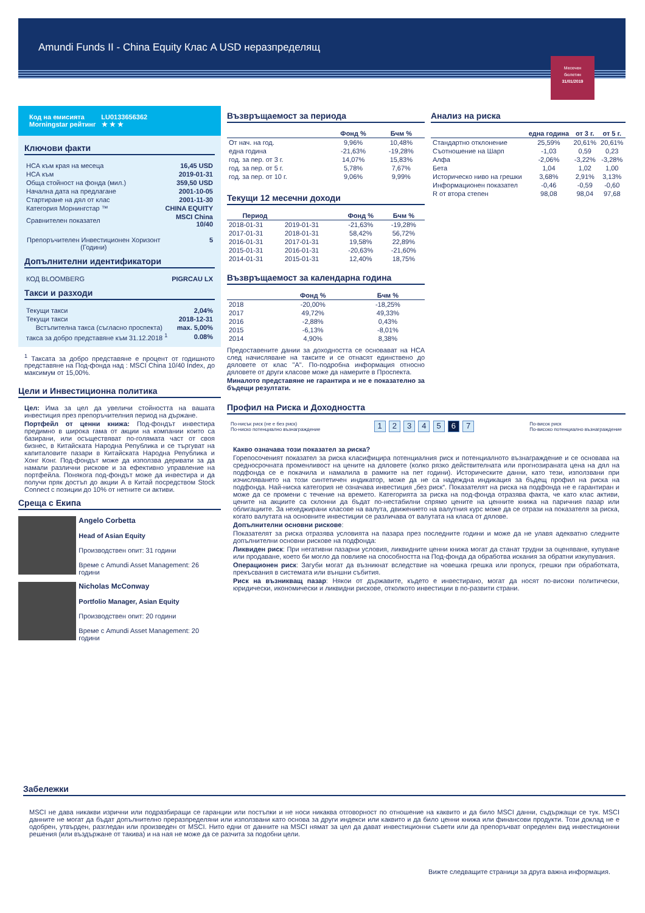Amundi Funds II - China Equity Клас A USD неразпределящ
Месечен
бюлетин
31/01/2019
Код на емисията LU0133656362
Morningstar рейтинг ★ ★ ★
Ключови факти
| НСА към края на месеца | 16,45 USD |
| НСА към | 2019-01-31 |
| Обща стойност на фонда (мил.) | 359,50 USD |
| Начална дата на предлагане | 2001-10-05 |
| Стартиране на дял от клас | 2001-11-30 |
| Категория Морнингстар ™ | CHINA EQUITY |
| Сравнителен показател | MSCI China 10/40 |
| Препоръчителен Инвестиционен Хоризонт (Години) | 5 |
Допълнителни идентификатори
| КОД BLOOMBERG | PIGRCAU LX |
Такси и разходи
| Текущи такси | 2,04% |
| Текущи такси | 2018-12-31 |
| Встъпителна такса (съгласно проспекта) | max. 5,00% |
| такса за добро представяне към 31.12.2018 <sup>1</sup> | 0.08% |
<sup>1</sup> Таксата за добро представяне е процент от годишното представяне на Под-фонда над : MSCI China 10/40 Index, до максимум от 15,00%.
Цели и Инвестиционна политика
Цел: Има за цел да увеличи стойността на вашата инвестиция през препоръчителния период на държане.
Портфейл от ценни книжа: Под-фондът инвестира предимно в широка гама от акции на компании които са базирани, или осъществяват по-голямата част от своя бизнес, в Китайската Народна Република и се търгуват на капиталовите пазари в Китайската Народна Република и Хонг Конг. Под-фондът може да използва деривати за да намали различни рискове и за ефективно управление на портфейла. Понякога под-фондът може да инвестира и да получи пряк достъп до акции А в Китай посредством Stock Connect с позиции до 10% от нетните си активи.
Среща с Екипа
Angelo Corbetta
Head of Asian Equity
Производствен опит: 31 години
Време с Amundi Asset Management: 26 години
Nicholas McConway
Portfolio Manager, Asian Equity
Производствен опит: 20 години
Време с Amundi Asset Management: 20 години
Възвръщаемост за периода
| | Фонд % | Бчм % |
| --- | --- | --- |
| От нач. на год. | 9,96% | 10,48% |
| една година | -21,63% | -19,28% |
| год. за пер. от 3 г. | 14,07% | 15,83% |
| год. за пер. от 5 г. | 5,78% | 7,67% |
| год. за пер. от 10 г. | 9,06% | 9,99% |
Текущи 12 месечни доходи
| Период | | Фонд % | Бчм % |
| --- | --- | --- | --- |
| 2018-01-31 | 2019-01-31 | -21,63% | -19,28% |
| 2017-01-31 | 2018-01-31 | 58,42% | 56,72% |
| 2016-01-31 | 2017-01-31 | 19,58% | 22,89% |
| 2015-01-31 | 2016-01-31 | -20,63% | -21,60% |
| 2014-01-31 | 2015-01-31 | 12,40% | 18,75% |
Възвръщаемост за календарна година
| | Фонд % | Бчм % |
| --- | --- | --- |
| 2018 | -20,00% | -18,25% |
| 2017 | 49,72% | 49,33% |
| 2016 | -2,88% | 0,43% |
| 2015 | -6,13% | -8,01% |
| 2014 | 4,90% | 8,38% |
Предоставените дании за доходността се основават на НСА след начисляване на таксите и се отнасят единствено до дяловете от клас "А". По-подробна информация относно дяловете от други класове може да намерите в Проспекта.
Миналото представяне не гарантира и не е показателно за бъдещи резултати.
Анализ на риска
| | една година | от 3 г. | от 5 г. |
| --- | --- | --- | --- |
| Стандартно отклонение | 25,59% | 20,61% | 20,61% |
| Съотношение на Шарп | -1,03 | 0,59 | 0,23 |
| Алфа | -2,06% | -3,22% | -3,28% |
| Бета | 1,04 | 1,02 | 1,00 |
| Историческо ниво на грешки | 3,68% | 2,91% | 3,13% |
| Информационен показател | -0,46 | -0,59 | -0,60 |
| R от втора степен | 98,08 | 98,04 | 97,68 |
Профил на Риска и Доходността
По-нисък риск (не е без риск)
По-ниско потенциално възнаграждение
1 2 3 4 5 6 7
По-висок риск
По-високо потенциално възнаграждение
Какво означава този показател за риска?
Горепосоченият показател за риска класифицира потенциалния риск и потенциалното възнаграждение и се основава на средносрочната променливост на цените на дяловете (колко рязко действителната или прогнозираната цена на дял на подфонда се е покачила и намалила в рамките на пет години). Историческите данни, като тези, използвани при изчисляването на този синтетичен индикатор, може да не са надеждна индикация за бъдещ профил на риска на подфонда. Най-ниска категория не означава инвестиция „без риск“. Показателят на риска на подфонда не е гарантиран и може да се промени с течение на времето. Категорията за риска на под-фонда отразява факта, че като клас активи, цените на акциите са склонни да бъдат по-нестабилни спрямо цените на ценните книжа на паричния пазар или облигациите. За нехеджирани класове на валута, движението на валутния курс може да се отрази на показателя за риска, когато валутата на основните инвестиции се различава от валутата на класа от дялове.
Допълнителни основни рискове:
Показателят за риска отразява условията на пазара през последните години и може да не улавя адекватно следните допълнителни основни рискове на подфонда:
Ликвиден риск: При негативни пазарни условия, ликвидните ценни книжа могат да станат трудни за оценяване, купуване или продаване, което би могло да повлияе на способността на Под-фонда да обработва искания за обратни изкупувания.
Операционен риск: Загуби могат да възникнат вследствие на човешка грешка или пропуск, грешки при обработката, прекъсвания в системата или външни събития.
Риск на възникващ пазар: Някои от държавите, където е инвестирано, могат да носят по-високи политически, юридически, икономически и ликвидни рискове, отколкото инвестиции в по-развити страни.
Забележки
MSCI не дава никакви изрични или подразбиращи се гаранции или постъпки и не носи никаква отговорност по отношение на каквито и да било MSCI данни, съдържащи се тук. MSCI данните не могат да бъдат допълнително преразпределяни или използвани като основа за други индекси или каквито и да било ценни книжа или финансови продукти. Този доклад не е одобрен, утвърден, разгледан или произведен от MSCI. Нито едни от данните на MSCI нямат за цел да дават инвестиционни съвети или да препоръчват определен вид инвестиционни решения (или въздържане от такива) и на ная не може да се разчита за подобни цели.
Вижте следващите страници за друга важна информация.